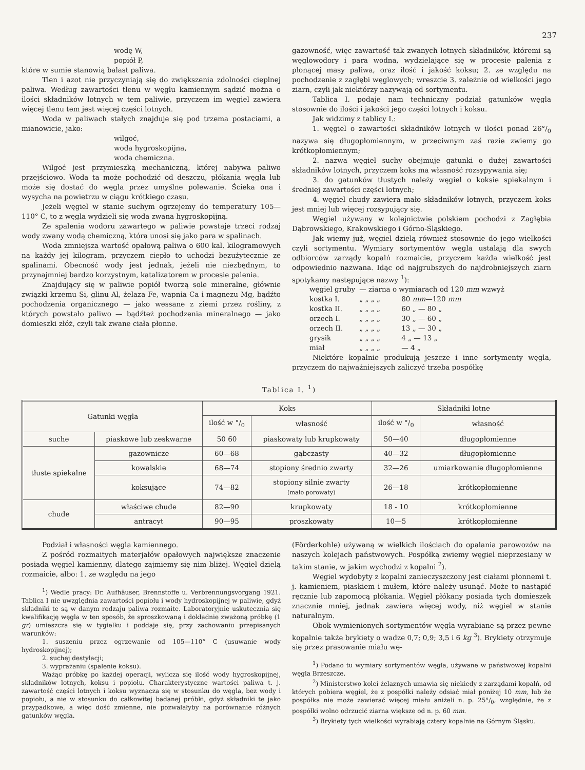237
wodę W,
popiół P,
które w sumie stanowią balast paliwa.
Tlen i azot nie przyczyniają się do zwiększenia zdolności cieplnej paliwa. Według zawartości tlenu w węglu kamiennym sądzić można o ilości składników lotnych w tem paliwie, przyczem im węgiel zawiera więcej tlenu tem jest więcej części lotnych.
Woda w paliwach stałych znajduje się pod trzema postaciami, a mianowicie, jako:
wilgoć,
woda hygroskopijna,
woda chemiczna.
Wilgoć jest przymieszką mechaniczną, której nabywa paliwo przejściowo. Woda ta może pochodzić od deszczu, płókania węgla lub może się dostać do węgla przez umyślne polewanie. Ścieka ona i wysycha na powietrzu w ciągu krótkiego czasu.
Jeżeli węgiel w stanie suchym ogrzejemy do temperatury 105—110° C, to z węgla wydzieli się woda zwana hygroskopijną.
Ze spalenia wodoru zawartego w paliwie powstaje trzeci rodzaj wody zwany wodą chemiczną, która unosi się jako para w spalinach.
Woda zmniejsza wartość opałową paliwa o 600 kal. kilogramowych na każdy jej kilogram, przyczem ciepło to uchodzi bezużytecznie ze spalinami. Obecność wody jest jednak, jeżeli nie niezbędnym, to przynajmniej bardzo korzystnym, katalizatorem w procesie palenia.
Znajdujący się w paliwie popiół tworzą sole mineralne, głównie związki krzemu Si, glinu Al, żelaza Fe, wapnia Ca i magnezu Mg, bądźto pochodzenia organicznego — jako wessane z ziemi przez rośliny, z których powstało paliwo — bądźteż pochodzenia mineralnego — jako domieszki złóż, czyli tak zwane ciała płonne.
gazowność, więc zawartość tak zwanych lotnych składników, któremi są węglowodory i para wodna, wydzielające się w procesie palenia z płonącej masy paliwa, oraz ilość i jakość koksu; 2. ze względu na pochodzenie z zagłębi węglowych; wreszcie 3. zależnie od wielkości jego ziarn, czyli jak niektórzy nazywają od sortymentu.
Tablica I. podaje nam techniczny podział gatunków węgla stosownie do ilości i jakości jego części lotnych i koksu.
Jak widzimy z tablicy I.:
1. węgiel o zawartości składników lotnych w ilości ponad 26°/<sub>0</sub> nazywa się długopłomiennym, w przeciwnym zaś razie zwiemy go krótkopłomiennym;
2. nazwa węgiel suchy obejmuje gatunki o dużej zawartości składników lotnych, przyczem koks ma własność rozsypywania się;
3. do gatunków tłustych należy węgiel o koksie spiekalnym i średniej zawartości części lotnych;
4. węgiel chudy zawiera mało składników lotnych, przyczem koks jest mniej lub więcej rozsypujący się.
Węgiel używany w kolejnictwie polskiem pochodzi z Zagłębia Dąbrowskiego, Krakowskiego i Górno-Śląskiego.
Jak wiemy już, węgiel dzielą również stosownie do jego wielkości czyli sortymentu. Wymiary sortymentów węgla ustalają dla swych odbiorców zarządy kopalń rozmaicie, przyczem każda wielkość jest odpowiednio nazwana. Idąc od najgrubszych do najdrobniejszych ziarn spotykamy następujące nazwy <sup>1</sup>):
| węgiel gruby | — ziarna o wymiarach od 120 mm wzwyż | |
| kostka I. | „ „ „ „ | 80 mm —120 mm |
| kostka II. | „ „ „ „ | 60 „ — 80 „ |
| orzech I. | „ „ „ „ | 30 „ — 60 „ |
| orzech II. | „ „ „ „ | 13 „ — 30 „ |
| grysik | „ „ „ „ | 4 „ — 13 „ |
| miał | „ „ „ „ | — 4 „ |
Niektóre kopalnie produkują jeszcze i inne sortymenty węgla, przyczem do najważniejszych zaliczyć trzeba pospółkę
Tablica I. <sup>1</sup>)
| Gatunki węgla | | Koks | | Składniki lotne | |
| --- | --- | --- | --- | --- | --- |
| | | ilość w °/<sub>0</sub> | własność | ilość w °/<sub>0</sub> | własność |
| suche | piaskowe lub zeskwarne | 50 60 | piaskowaty lub krupkowaty | 50—40 | długopłomienne |
| tłuste spiekalne | gazownicze | 60—68 | gąbczasty | 40—32 | długopłomienne |
| | kowalskie | 68—74 | stopiony średnio zwarty | 32—26 | umiarkowanie długopłomienne |
| | koksujące | 74—82 | stopiony silnie zwarty (mało porowaty) | 26—18 | krótkopłomienne |
| chude | właściwe chude | 82—90 | krupkowaty | 18 - 10 | krótkopłomienne |
| | antracyt | 90—95 | proszkowaty | 10—5 | krótkopłomienne |
Podział i własności węgla kamiennego.
Z pośród rozmaitych materjałów opałowych największe znaczenie posiada węgiel kamienny, dlatego zajmiemy się nim bliżej. Węgiel dzielą rozmaicie, albo: 1. ze względu na jego
<sup>1</sup>) Wedle pracy: Dr. Aufhäuser, Brennstoffe u. Verbrennungsvorgang 1921. Tablica I nie uwzględnia zawartości popiołu i wody hydroskopijnej w paliwie, gdyż składniki te są w danym rodzaju paliwa rozmaite. Laboratoryjnie uskutecznia się kwalifikację węgla w ten sposób, że sproszkowaną i dokładnie zważoną próbkę (1 gr) umieszcza się w tygielku i poddaje się, przy zachowaniu przepisanych warunków:
1. suszeniu przez ogrzewanie od 105—110° C (usuwanie wody hydroskopijnej);
2. suchej destylacji;
3. wyprażaniu (spalenie koksu).
Ważąc próbkę po każdej operacji, wylicza się ilość wody hygroskopijnej, składników lotnych, koksu i popiołu. Charakterystyczne wartości paliwa t. j. zawartość części lotnych i koksu wyznacza się w stosunku do węgla, bez wody i popiołu, a nie w stosunku do całkowitej badanej próbki, gdyż składniki te jako przypadkowe, a więc dość zmienne, nie pozwalałyby na porównanie różnych gatunków węgla.
(Förderkohle) używaną w wielkich ilościach do opalania parowozów na naszych kolejach państwowych. Pospółką zwiemy węgiel nieprzesiany w takim stanie, w jakim wychodzi z kopalni <sup>2</sup>).
Węgiel wydobyty z kopalni zanieczyszczony jest ciałami płonnemi t. j. kamieniem, piaskiem i mułem, które należy usunąć. Może to nastąpić ręcznie lub zapomocą płókania. Węgiel płókany posiada tych domieszek znacznie mniej, jednak zawiera więcej wody, niż węgiel w stanie naturalnym.
Obok wymienionych sortymentów węgla wyrabiane są przez pewne kopalnie także brykiety o wadze 0,7; 0,9; 3,5 i 6 kg <sup>3</sup>). Brykiety otrzymuje się przez prasowanie miału wę-
<sup>1</sup>) Podano tu wymiary sortymentów węgla, używane w państwowej kopalni węgla Brzeszcze.
<sup>2</sup>) Ministerstwo kolei żelaznych umawia się niekiedy z zarządami kopalń, od których pobiera węgiel, że z pospółki należy odsiać miał poniżej 10 mm, lub że pospółka nie może zawierać więcej miału aniżeli n. p. 25°/<sub>0</sub>, względnie, że z pospółki wolno odrzucić ziarna większe od n. p. 60 mm.
<sup>3</sup>) Brykiety tych wielkości wyrabiają cztery kopalnie na Górnym Śląsku.